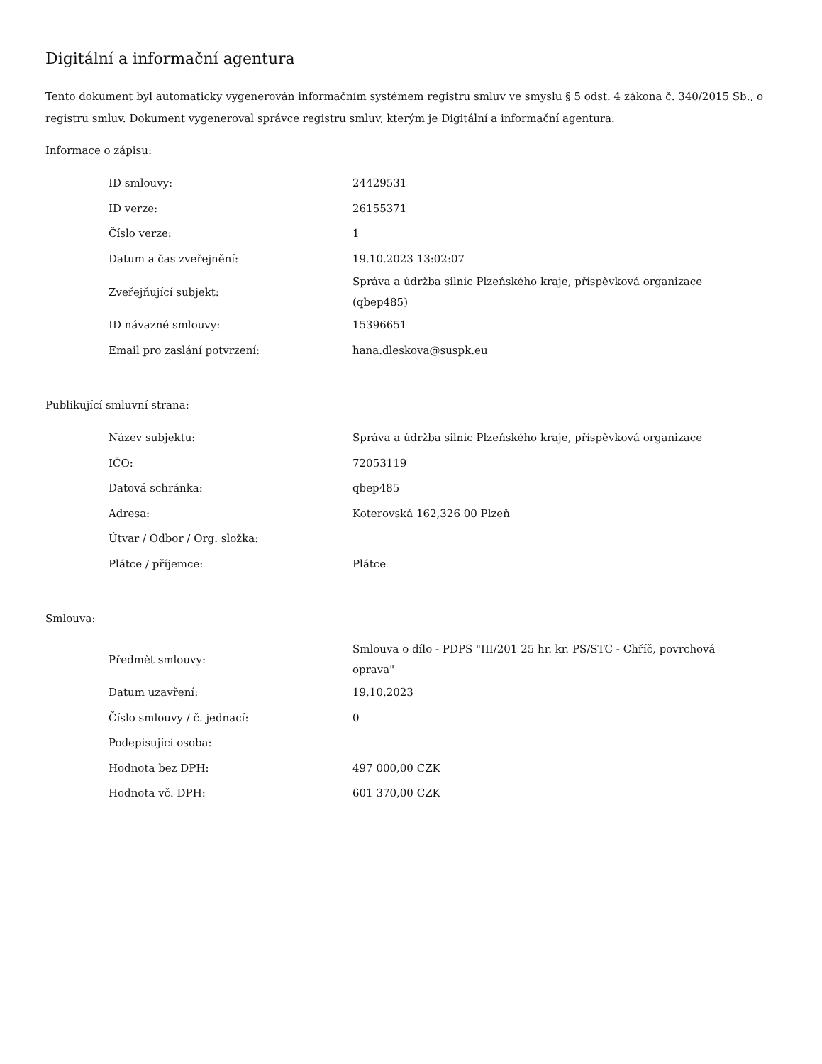Digitální a informační agentura
Tento dokument byl automaticky vygenerován informačním systémem registru smluv ve smyslu § 5 odst. 4 zákona č. 340/2015 Sb., o registru smluv. Dokument vygeneroval správce registru smluv, kterým je Digitální a informační agentura.
Informace o zápisu:
| ID smlouvy: | 24429531 |
| ID verze: | 26155371 |
| Číslo verze: | 1 |
| Datum a čas zveřejnění: | 19.10.2023 13:02:07 |
| Zveřejňující subjekt: | Správa a údržba silnic Plzeňského kraje, příspěvková organizace (qbep485) |
| ID návazné smlouvy: | 15396651 |
| Email pro zaslání potvrzení: | hana.dleskova@suspk.eu |
Publikující smluvní strana:
| Název subjektu: | Správa a údržba silnic Plzeňského kraje, příspěvková organizace |
| IČO: | 72053119 |
| Datová schránka: | qbep485 |
| Adresa: | Koterovská 162,326 00 Plzeň |
| Útvar / Odbor / Org. složka: | |
| Plátce / příjemce: | Plátce |
Smlouva:
| Předmět smlouvy: | Smlouva o dílo - PDPS "III/201 25 hr. kr. PS/STC - Chříč, povrchová oprava" |
| Datum uzavření: | 19.10.2023 |
| Číslo smlouvy / č. jednací: | 0 |
| Podepisující osoba: | |
| Hodnota bez DPH: | 497 000,00 CZK |
| Hodnota vč. DPH: | 601 370,00 CZK |